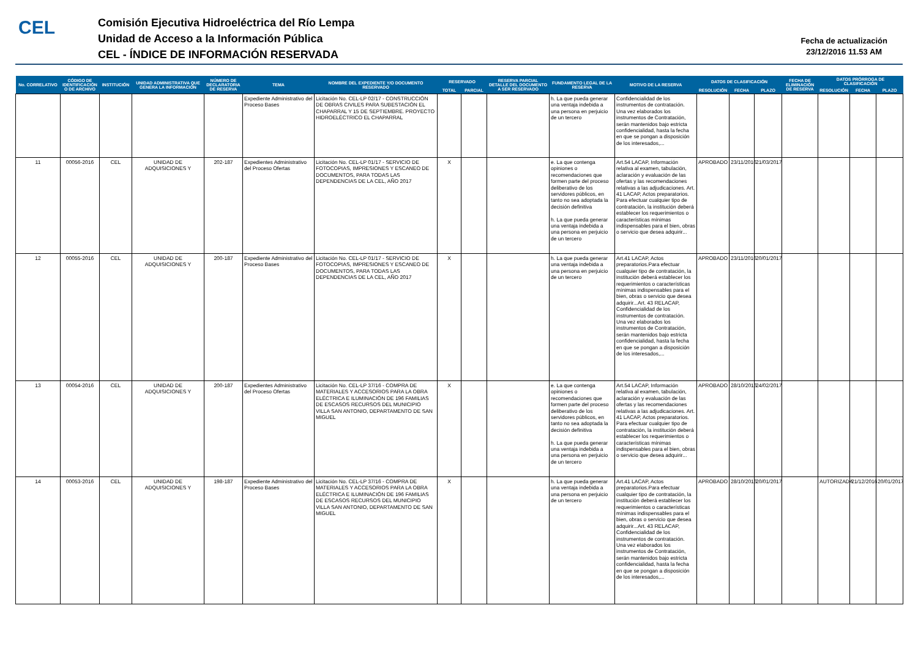CEL
Comisión Ejecutiva Hidroeléctrica del Río Lempa
Unidad de Acceso a la Información Pública
CEL - ÍNDICE DE INFORMACIÓN RESERVADA
Fecha de actualización
23/12/2016 11.53 AM
| No. CORRELATIVO | CÓDIGO DE IDENTIFICACIÓN O DE ARCHIVO | INSTITUCIÓN | UNIDAD ADMINISTRATIVA QUE GENERA LA INFORMACIÓN | NÚMERO DE DECLARATORIA DE RESERVA | TEMA | NOMBRE DEL EXPEDIENTE Y/O DOCUMENTO RESERVADO | RESERVADO | | RESERVA PARCIAL DETALLE DEL DOCUMENTO A SER RESERVADO | FUNDAMENTO LEGAL DE LA RESERVA | MOTIVO DE LA RESERVA | DATOS DE CLASIFICACIÓN | | | FECHA DE ELIMINACIÓN DE RESERVA | DATOS PRÓRROGA DE CLASIFICACIÓN | | |
| --- | --- | --- | --- | --- | --- | --- | --- | --- | --- | --- | --- | --- | --- | --- | --- | --- | --- | --- |
| | | | | | | | TOTAL | PARCIAL | | | | RESOLUCIÓN | FECHA | PLAZO | | RESOLUCIÓN | FECHA | PLAZO |
| | | | | | Expediente Administrativo del Proceso Bases | Licitación No. CEL-LP 02/17 - CONSTRUCCIÓN DE OBRAS CIVILES PARA SUBESTACIÓN EL CHAPARRAL Y 15 DE SEPTIEMBRE. PROYECTO HIDROELÉCTRICO EL CHAPARRAL | | | | h. La que pueda generar una ventaja indebida a una persona en perjuicio de un tercero | Confidencialidad de los instrumentos de contratación. Una vez elaborados los instrumentos de Contratación, serán mantenidos bajo estricta confidencialidad, hasta la fecha en que se pongan a disposición de los interesados,... | | | | | | | |
| 11 | 00056-2016 | CEL | UNIDAD DE ADQUISICIONES Y | 202-187 | Expedientes Administrativo del Proceso Ofertas | Licitación No. CEL-LP 01/17 - SERVICIO DE FOTOCOPIAS, IMPRESIONES Y ESCANEO DE DOCUMENTOS, PARA TODAS LAS DEPENDENCIAS DE LA CEL, AÑO 2017 | X | | | e. La que contenga opiniones o recomendaciones que formen parte del proceso deliberativo de los servidores públicos, en tanto no sea adoptada la decisión definitiva h. La que pueda generar una ventaja indebida a una persona en perjuicio de un tercero | Art.54 LACAP, Información relativa al examen, tabulación, aclaración y evaluación de las ofertas y las recomendaciones relativas a las adjudicaciones. Art. 41 LACAP, Actos preparatorios. Para efectuar cualquier tipo de contratación, la institución deberá establecer los requerimientos o características mínimas indispensables para el bien, obras o servicio que desea adquirir... | APROBADO | 23/11/2016 | 21/03/2017 | | | | |
| 12 | 00055-2016 | CEL | UNIDAD DE ADQUISICIONES Y | 200-187 | Expediente Administrativo del Proceso Bases | Licitación No. CEL-LP 01/17 - SERVICIO DE FOTOCOPIAS, IMPRESIONES Y ESCANEO DE DOCUMENTOS, PARA TODAS LAS DEPENDENCIAS DE LA CEL, AÑO 2017 | X | | | h. La que pueda generar una ventaja indebida a una persona en perjuicio de un tercero | Art.41 LACAP, Actos preparatorios.Para efectuar cualquier tipo de contratación, la institución deberá establecer los requerimientos o características mínimas indispensables para el bien, obras o servicio que desea adquirir...Art. 43 RELACAP, Confidencialidad de los instrumentos de contratación. Una vez elaborados los instrumentos de Contratación, serán mantenidos bajo estricta confidencialidad, hasta la fecha en que se pongan a disposición de los interesados,... | APROBADO | 23/11/2016 | 20/01/2017 | | | | |
| 13 | 00054-2016 | CEL | UNIDAD DE ADQUISICIONES Y | 200-187 | Expedientes Administrativo del Proceso Ofertas | Licitación No. CEL-LP 37/16 - COMPRA DE MATERIALES Y ACCESORIOS PARA LA OBRA ELÉCTRICA E ILUMINACIÓN DE 196 FAMILIAS DE ESCASOS RECURSOS DEL MUNICIPIO VILLA SAN ANTONIO, DEPARTAMENTO DE SAN MIGUEL | X | | | e. La que contenga opiniones o recomendaciones que formen parte del proceso deliberativo de los servidores públicos, en tanto no sea adoptada la decisión definitiva h. La que pueda generar una ventaja indebida a una persona en perjuicio de un tercero | Art.54 LACAP, Información relativa al examen, tabulación, aclaración y evaluación de las ofertas y las recomendaciones relativas a las adjudicaciones. Art. 41 LACAP, Actos preparatorios. Para efectuar cualquier tipo de contratación, la institución deberá establecer los requerimientos o características mínimas indispensables para el bien, obras o servicio que desea adquirir... | APROBADO | 28/10/2016 | 24/02/2017 | | | | |
| 14 | 00053-2016 | CEL | UNIDAD DE ADQUISICIONES Y | 198-187 | Expediente Administrativo del Proceso Bases | Licitación No. CEL-LP 37/16 - COMPRA DE MATERIALES Y ACCESORIOS PARA LA OBRA ELÉCTRICA E ILUMINACIÓN DE 196 FAMILIAS DE ESCASOS RECURSOS DEL MUNICIPIO VILLA SAN ANTONIO, DEPARTAMENTO DE SAN MIGUEL | X | | | h. La que pueda generar una ventaja indebida a una persona en perjuicio de un tercero | Art.41 LACAP, Actos preparatorios.Para efectuar cualquier tipo de contratación, la institución deberá establecer los requerimientos o características mínimas indispensables para el bien, obras o servicio que desea adquirir...Art. 43 RELACAP, Confidencialidad de los instrumentos de contratación. Una vez elaborados los instrumentos de Contratación, serán mantenidos bajo estricta confidencialidad, hasta la fecha en que se pongan a disposición de los interesados,... | APROBADO | 28/10/2016 | 20/01/2017 | | AUTORIZADA | 21/12/2016 | 20/01/2017 |